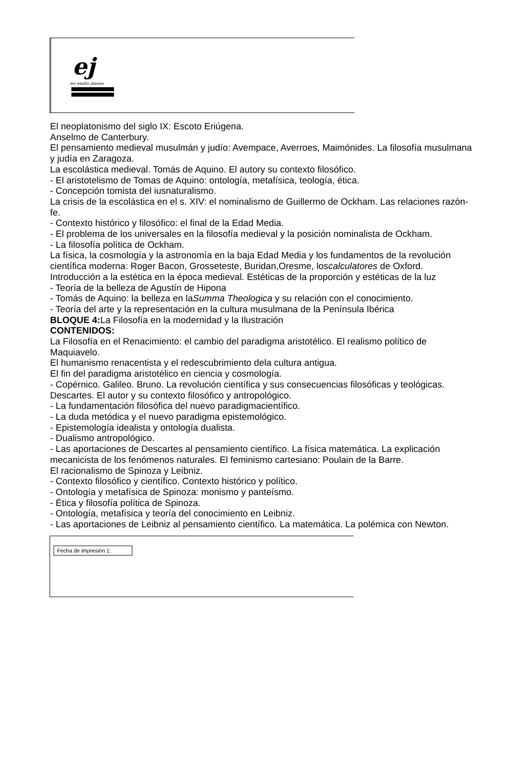ej
ies emilio jimeno
El neoplatonismo del siglo IX: Escoto Eriúgena.
Anselmo de Canterbury.
El pensamiento medieval musulmán y judío: Avempace, Averroes, Maimónides. La filosofía musulmana y judía en Zaragoza.
La escolástica medieval. Tomás de Aquino. El autory su contexto filosófico.
- El aristotelismo de Tomas de Aquino: ontología, metafísica, teología, ética.
- Concepción tomista del iusnaturalismo.
La crisis de la escolástica en el s. XIV: el nominalismo de Guillermo de Ockham. Las relaciones razón-fe.
- Contexto histórico y filosófico: el final de la Edad Media.
- El problema de los universales en la filosofía medieval y la posición nominalista de Ockham.
- La filosofía política de Ockham.
La física, la cosmología y la astronomía en la baja Edad Media y los fundamentos de la revolución científica moderna: Roger Bacon, Grosseteste, Buridan,Oresme, loscalculatores de Oxford.
Introducción a la estética en la época medieval. Estéticas de la proporción y estéticas de la luz
- Teoría de la belleza de Agustín de Hipona
- Tomás de Aquino: la belleza en laSumma Theologica y su relación con el conocimiento.
- Teoría del arte y la representación en la cultura musulmana de la Península Ibérica
BLOQUE 4: La Filosofía en la modernidad y la Ilustración
CONTENIDOS:
La Filosofía en el Renacimiento: el cambio del paradigma aristotélico. El realismo político de Maquiavelo.
El humanismo renacentista y el redescubrimiento dela cultura antigua.
El fin del paradigma aristotélico en ciencia y cosmología.
- Copérnico. Galileo. Bruno. La revolución científica y sus consecuencias filosóficas y teológicas.
Descartes. El autor y su contexto filosófico y antropológico.
- La fundamentación filosófica del nuevo paradigmacientífico.
- La duda metódica y el nuevo paradigma epistemológico.
- Epistemología idealista y ontología dualista.
- Dualismo antropológico.
- Las aportaciones de Descartes al pensamiento científico. La física matemática. La explicación mecanicista de los fenómenos naturales. El feminismo cartesiano: Poulain de la Barre.
El racionalismo de Spinoza y Leibniz.
- Contexto filosófico y científico. Contexto histórico y político.
- Ontología y metafísica de Spinoza: monismo y panteísmo.
- Ética y filosofía política de Spinoza.
- Ontología, metafísica y teoría del conocimiento en Leibniz.
- Las aportaciones de Leibniz al pensamiento científico. La matemática. La polémica con Newton.
Fecha de impresión 1: